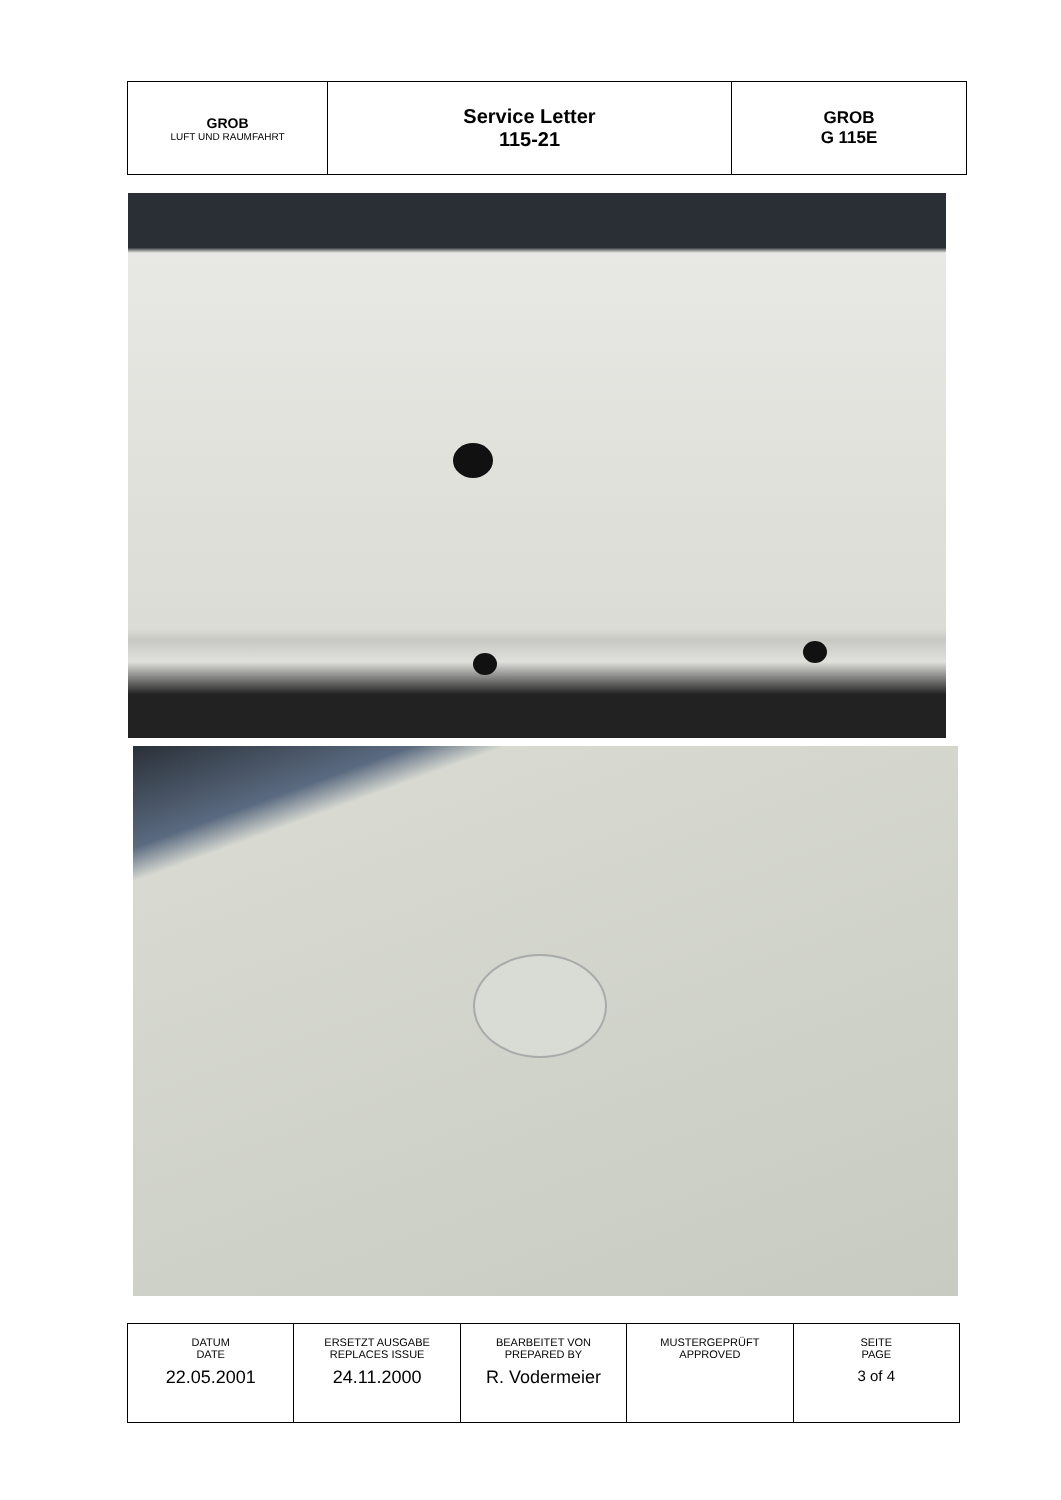| GROB LUFT UND RAUMFAHRT | Service Letter 115-21 | GROB G 115E |
| DATUM DATE | ERSETZT AUSGABE REPLACES ISSUE | BEARBEITET VON PREPARED BY | MUSTERGEPRÜFT APPROVED | SEITE PAGE |
| 22.05.2001 | 24.11.2000 | R. Vodermeier | | 3 of 4 |